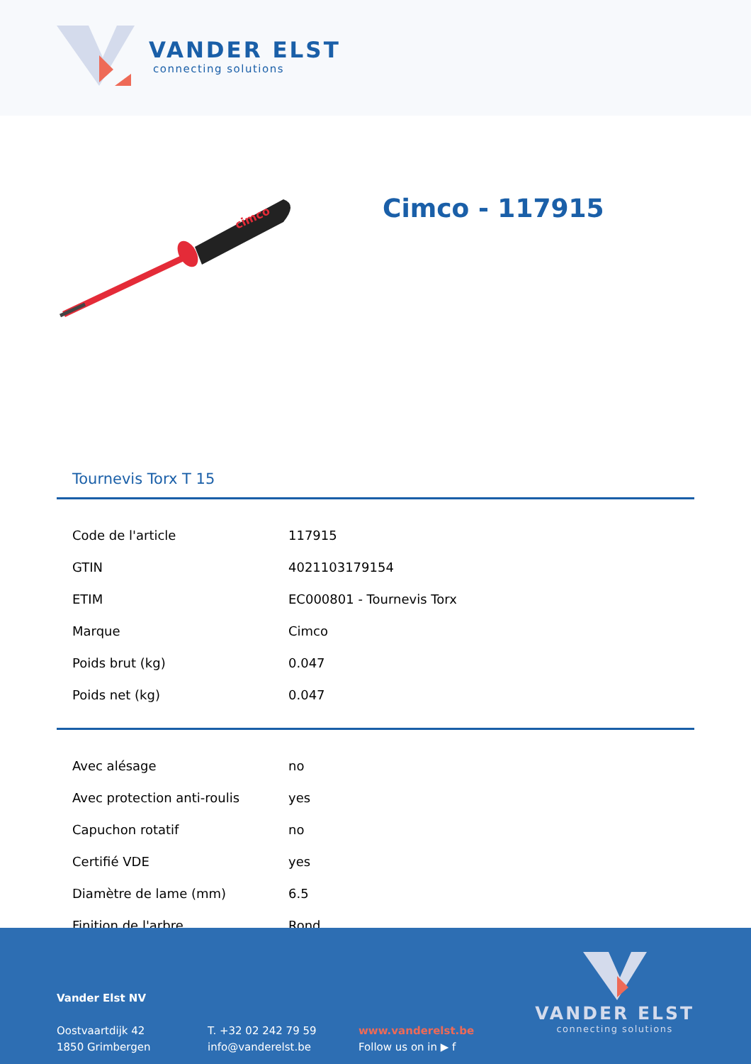VANDER ELST
connecting solutions
cimco
Cimco - 117915
Tournevis Torx T 15
| Code de l'article | 117915 |
| GTIN | 4021103179154 |
| ETIM | EC000801 - Tournevis Torx |
| Marque | Cimco |
| Poids brut (kg) | 0.047 |
| Poids net (kg) | 0.047 |
| Avec alésage | no |
| Avec protection anti-roulis | yes |
| Capuchon rotatif | no |
| Certifié VDE | yes |
| Diamètre de lame (mm) | 6.5 |
| Finition de l'arbre | Rond |
Vander Elst NV
Oostvaartdijk 42
1850 Grimbergen
T. +32 02 242 79 59
info@vanderelst.be
www.vanderelst.be
Follow us on in ▶ f
VANDER ELST
connecting solutions